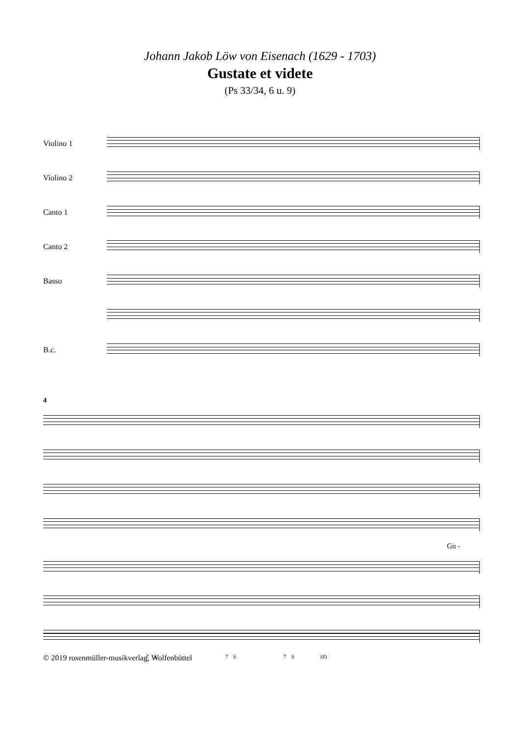Johann Jakob Löw von Eisenach (1629 - 1703)
Gustate et videte
(Ps 33/34, 6 u. 9)
Violino 1
Violino 2
Canto 1
Canto 2
Basso
B.c.
4
Gu -
7 6 7 6 7 6 (♯)
© 2019 rosenmüller-musikverlag, Wolfenbüttel